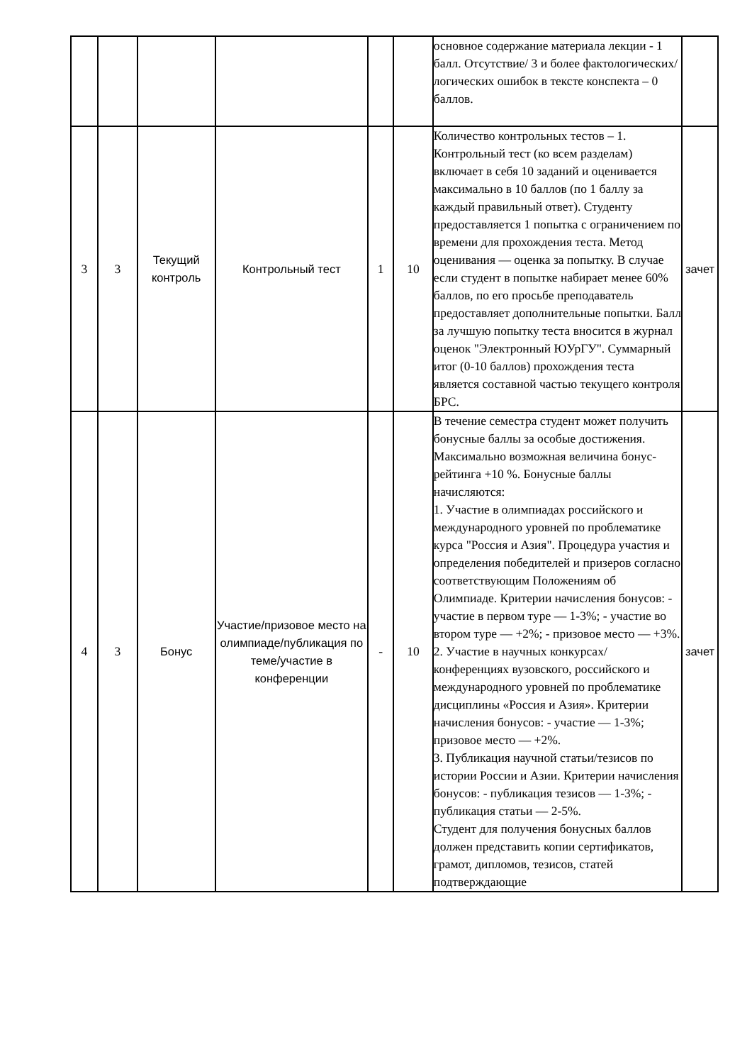| | | | | | | основное содержание материала лекции - 1 балл. Отсутствие/ 3 и более фактологических/логических ошибок в тексте конспекта – 0 баллов. | |
| 3 | 3 | Текущий контроль | Контрольный тест | 1 | 10 | Количество контрольных тестов – 1. Контрольный тест (ко всем разделам) включает в себя 10 заданий и оценивается максимально в 10 баллов (по 1 баллу за каждый правильный ответ). Студенту предоставляется 1 попытка с ограничением по времени для прохождения теста. Метод оценивания — оценка за попытку. В случае если студент в попытке набирает менее 60% баллов, по его просьбе преподаватель предоставляет дополнительные попытки. Балл за лучшую попытку теста вносится в журнал оценок "Электронный ЮУрГУ". Суммарный итог (0-10 баллов) прохождения теста является составной частью текущего контроля БРС. | зачет |
| 4 | 3 | Бонус | Участие/призовое место на олимпиаде/публикация по теме/участие в конференции | - | 10 | В течение семестра студент может получить бонусные баллы за особые достижения. Максимально возможная величина бонус-рейтинга +10 %. Бонусные баллы начисляются: 1. Участие в олимпиадах российского и международного уровней по проблематике курса "Россия и Азия". Процедура участия и определения победителей и призеров согласно соответствующим Положениям об Олимпиаде. Критерии начисления бонусов: - участие в первом туре — 1-3%; - участие во втором туре — +2%; - призовое место — +3%. 2. Участие в научных конкурсах/конференциях вузовского, российского и международного уровней по проблематике дисциплины «Россия и Азия». Критерии начисления бонусов: - участие — 1-3%; призовое место — +2%. 3. Публикация научной статьи/тезисов по истории России и Азии. Критерии начисления бонусов: - публикация тезисов — 1-3%; - публикация статьи — 2-5%. Студент для получения бонусных баллов должен представить копии сертификатов, грамот, дипломов, тезисов, статей подтверждающие | зачет |